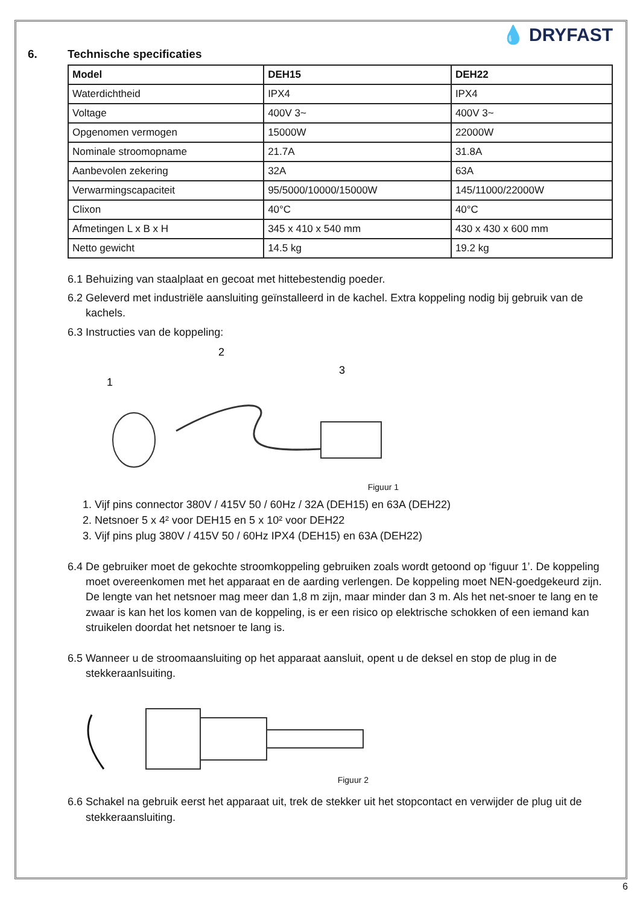💧 DRYFAST
6. Technische specificaties
| Model | DEH15 | DEH22 |
| --- | --- | --- |
| Waterdichtheid | IPX4 | IPX4 |
| Voltage | 400V 3~ | 400V 3~ |
| Opgenomen vermogen | 15000W | 22000W |
| Nominale stroomopname | 21.7A | 31.8A |
| Aanbevolen zekering | 32A | 63A |
| Verwarmingscapaciteit | 95/5000/10000/15000W | 145/11000/22000W |
| Clixon | 40°C | 40°C |
| Afmetingen L x B x H | 345 x 410 x 540 mm | 430 x 430 x 600 mm |
| Netto gewicht | 14.5 kg | 19.2 kg |
6.1 Behuizing van staalplaat en gecoat met hittebestendig poeder.
6.2 Geleverd met industriële aansluiting geïnstalleerd in de kachel. Extra koppeling nodig bij gebruik van de kachels.
6.3 Instructies van de koppeling:
1
2
3
Figuur 1
1. Vijf pins connector 380V / 415V 50 / 60Hz / 32A (DEH15) en 63A (DEH22)
2. Netsnoer 5 x 4² voor DEH15 en 5 x 10² voor DEH22
3. Vijf pins plug 380V / 415V 50 / 60Hz IPX4 (DEH15) en 63A (DEH22)
6.4 De gebruiker moet de gekochte stroomkoppeling gebruiken zoals wordt getoond op ‘figuur 1’. De koppeling moet overeenkomen met het apparaat en de aarding verlengen. De koppeling moet NEN-goedgekeurd zijn. De lengte van het netsnoer mag meer dan 1,8 m zijn, maar minder dan 3 m. Als het net-snoer te lang en te zwaar is kan het los komen van de koppeling, is er een risico op elektrische schokken of een iemand kan struikelen doordat het netsnoer te lang is.
6.5 Wanneer u de stroomaansluiting op het apparaat aansluit, opent u de deksel en stop de plug in de stekkeraanlsuiting.
Figuur 2
6.6 Schakel na gebruik eerst het apparaat uit, trek de stekker uit het stopcontact en verwijder de plug uit de stekkeraansluiting.
6